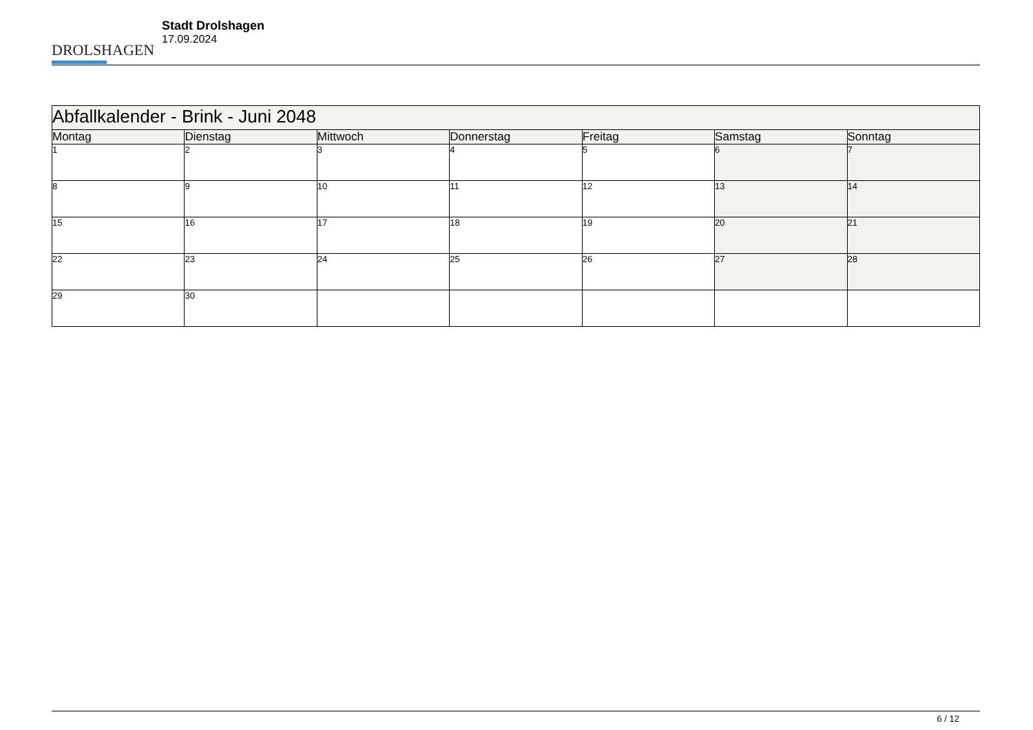DROLSHAGEN
Stadt Drolshagen
17.09.2024
| Abfallkalender - Brink - Juni 2048 | | | | | | |
| Montag | Dienstag | Mittwoch | Donnerstag | Freitag | Samstag | Sonntag |
| 1 | 2 | 3 | 4 | 5 | 6 | 7 |
| 8 | 9 | 10 | 11 | 12 | 13 | 14 |
| 15 | 16 | 17 | 18 | 19 | 20 | 21 |
| 22 | 23 | 24 | 25 | 26 | 27 | 28 |
| 29 | 30 | | | | | |
6 / 12